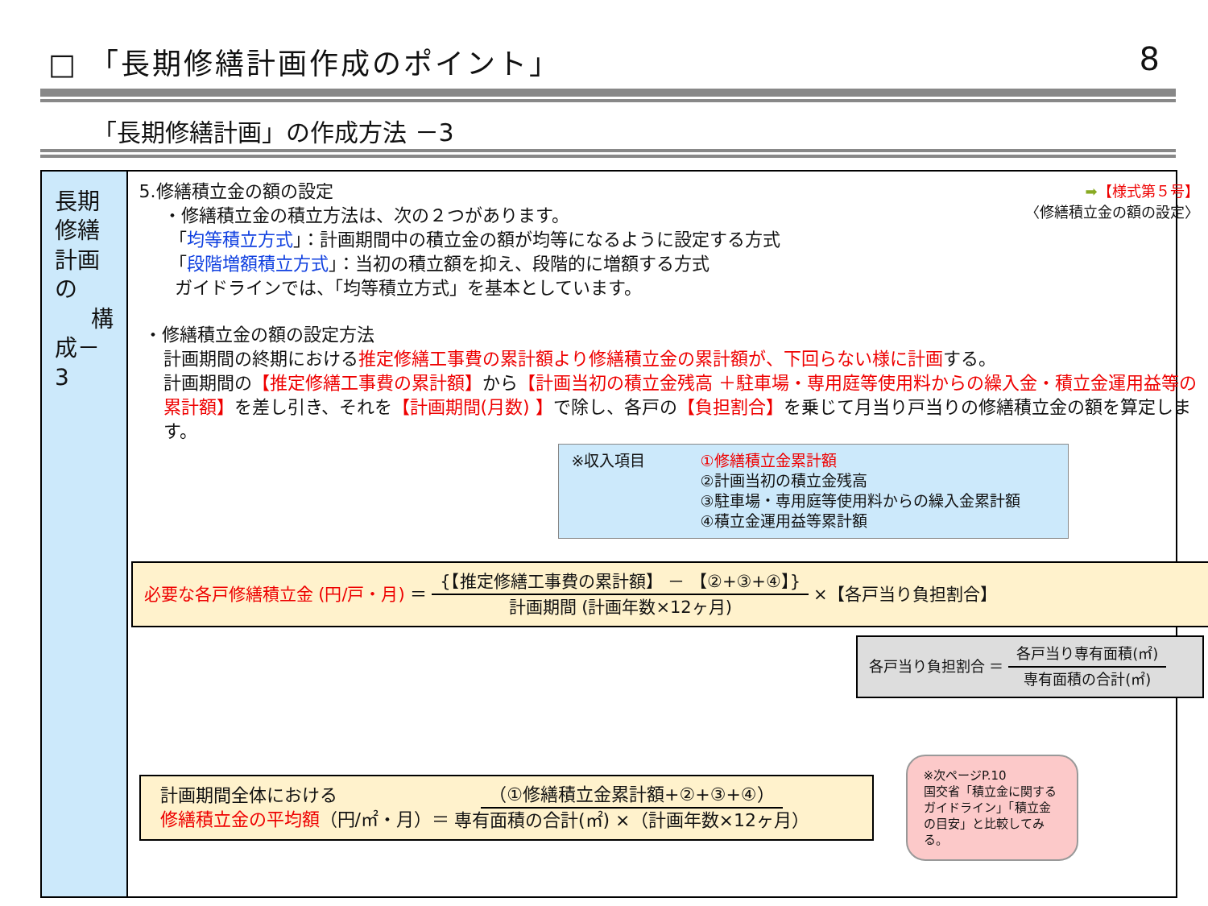□ 「長期修繕計画作成のポイント」 8
「長期修繕計画」の作成方法 －3
長期修繕計画の
構成－3
➡【様式第５号】
〈修繕積立金の額の設定〉
5.修繕積立金の額の設定
・修繕積立金の積立方法は、次の２つがあります。
「均等積立方式」：計画期間中の積立金の額が均等になるように設定する方式
「段階増額積立方式」：当初の積立額を抑え、段階的に増額する方式
ガイドラインでは、「均等積立方式」を基本としています。
・修繕積立金の額の設定方法
計画期間の終期における推定修繕工事費の累計額より修繕積立金の累計額が、下回らない様に計画する。
計画期間の【推定修繕工事費の累計額】から【計画当初の積立金残高 ＋駐車場・専用庭等使用料からの繰入金・積立金運用益等の累計額】を差し引き、それを【計画期間(月数) 】で除し、各戸の【負担割合】を乗じて月当り戸当りの修繕積立金の額を算定します。
※収入項目 ①修繕積立金累計額
②計画当初の積立金残高
③駐車場・専用庭等使用料からの繰入金累計額
④積立金運用益等累計額
必要な各戸修繕積立金 (円/戸・月) ＝ {【推定修繕工事費の累計額】 － 【②+③+④】} 計画期間 (計画年数×12ヶ月) ×【各戸当り負担割合】
各戸当り負担割合 ＝ 各戸当り専有面積(㎡) 専有面積の合計(㎡)
計画期間全体における
修繕積立金の平均額（円/㎡・月）＝
（①修繕積立金累計額+②+③+④） 専有面積の合計(㎡) ×（計画年数×12ヶ月）
※次ページP.10
国交省「積立金に関するガイドライン」「積立金の目安」と比較してみる。